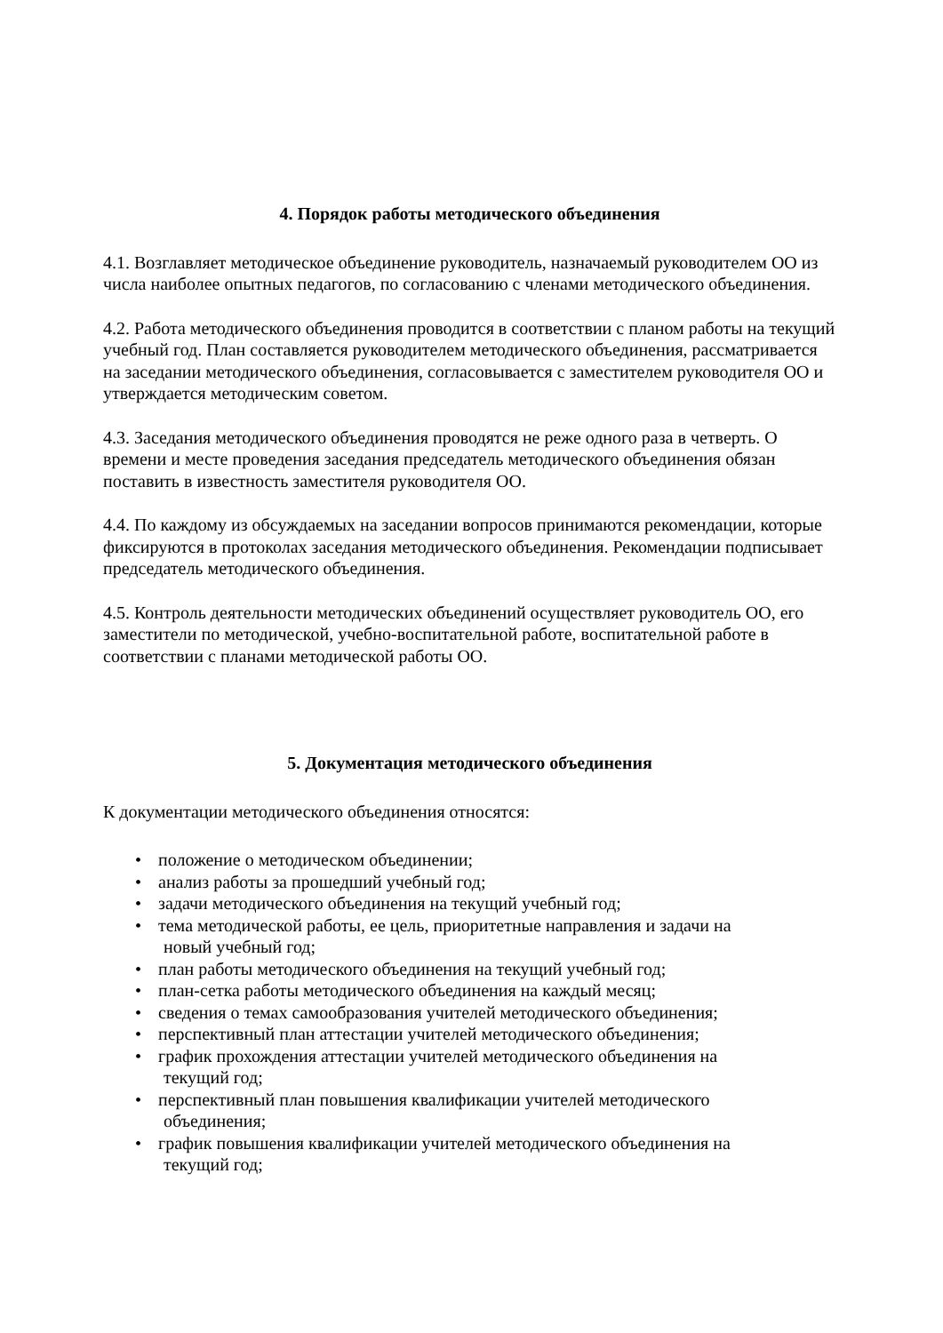4. Порядок работы методического объединения
4.1. Возглавляет методическое объединение руководитель, назначаемый руководителем ОО из числа наиболее опытных педагогов, по согласованию с членами методического объединения.
4.2. Работа методического объединения проводится в соответствии с планом работы на текущий учебный год. План составляется руководителем методического объединения, рассматривается на заседании методического объединения, согласовывается с заместителем руководителя ОО и утверждается методическим советом.
4.3. Заседания методического объединения проводятся не реже одного раза в четверть. О времени и месте проведения заседания председатель методического объединения обязан поставить в известность заместителя руководителя ОО.
4.4. По каждому из обсуждаемых на заседании вопросов принимаются рекомендации, которые фиксируются в протоколах заседания методического объединения. Рекомендации подписывает председатель методического объединения.
4.5. Контроль деятельности методических объединений осуществляет руководитель ОО, его заместители по методической, учебно-воспитательной работе, воспитательной работе в соответствии с планами методической работы ОО.
5. Документация методического объединения
К документации методического объединения относятся:
• положение о методическом объединении;
• анализ работы за прошедший учебный год;
• задачи методического объединения на текущий учебный год;
• тема методической работы, ее цель, приоритетные направления и задачи на
новый учебный год;
• план работы методического объединения на текущий учебный год;
• план-сетка работы методического объединения на каждый месяц;
• сведения о темах самообразования учителей методического объединения;
• перспективный план аттестации учителей методического объединения;
• график прохождения аттестации учителей методического объединения на
текущий год;
• перспективный план повышения квалификации учителей методического
объединения;
• график повышения квалификации учителей методического объединения на
текущий год;